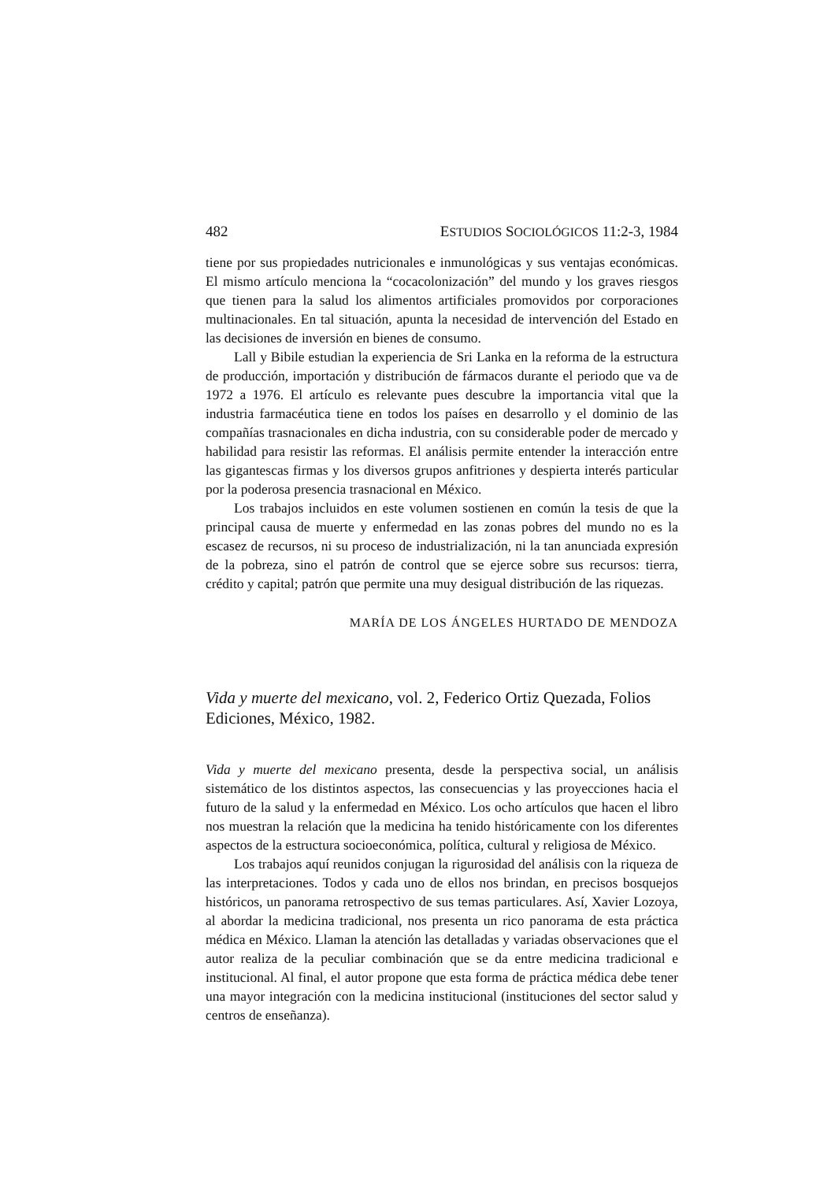482 ESTUDIOS SOCIOLÓGICOS 11:2-3, 1984
tiene por sus propiedades nutricionales e inmunológicas y sus ventajas económicas. El mismo artículo menciona la “cocacolonización” del mundo y los graves riesgos que tienen para la salud los alimentos artificiales promovidos por corporaciones multinacionales. En tal situación, apunta la necesidad de intervención del Estado en las decisiones de inversión en bienes de consumo.
Lall y Bibile estudian la experiencia de Sri Lanka en la reforma de la estructura de producción, importación y distribución de fármacos durante el periodo que va de 1972 a 1976. El artículo es relevante pues descubre la importancia vital que la industria farmacéutica tiene en todos los países en desarrollo y el dominio de las compañías trasnacionales en dicha industria, con su considerable poder de mercado y habilidad para resistir las reformas. El análisis permite entender la interacción entre las gigantescas firmas y los diversos grupos anfitriones y despierta interés particular por la poderosa presencia trasnacional en México.
Los trabajos incluidos en este volumen sostienen en común la tesis de que la principal causa de muerte y enfermedad en las zonas pobres del mundo no es la escasez de recursos, ni su proceso de industrialización, ni la tan anunciada expresión de la pobreza, sino el patrón de control que se ejerce sobre sus recursos: tierra, crédito y capital; patrón que permite una muy desigual distribución de las riquezas.
MARÍA DE LOS ÁNGELES HURTADO DE MENDOZA
Vida y muerte del mexicano, vol. 2, Federico Ortiz Quezada, Folios Ediciones, México, 1982.
Vida y muerte del mexicano presenta, desde la perspectiva social, un análisis sistemático de los distintos aspectos, las consecuencias y las proyecciones hacia el futuro de la salud y la enfermedad en México. Los ocho artículos que hacen el libro nos muestran la relación que la medicina ha tenido históricamente con los diferentes aspectos de la estructura socioeconómica, política, cultural y religiosa de México.
Los trabajos aquí reunidos conjugan la rigurosidad del análisis con la riqueza de las interpretaciones. Todos y cada uno de ellos nos brindan, en precisos bosquejos históricos, un panorama retrospectivo de sus temas particulares. Así, Xavier Lozoya, al abordar la medicina tradicional, nos presenta un rico panorama de esta práctica médica en México. Llaman la atención las detalladas y variadas observaciones que el autor realiza de la peculiar combinación que se da entre medicina tradicional e institucional. Al final, el autor propone que esta forma de práctica médica debe tener una mayor integración con la medicina institucional (instituciones del sector salud y centros de enseñanza).